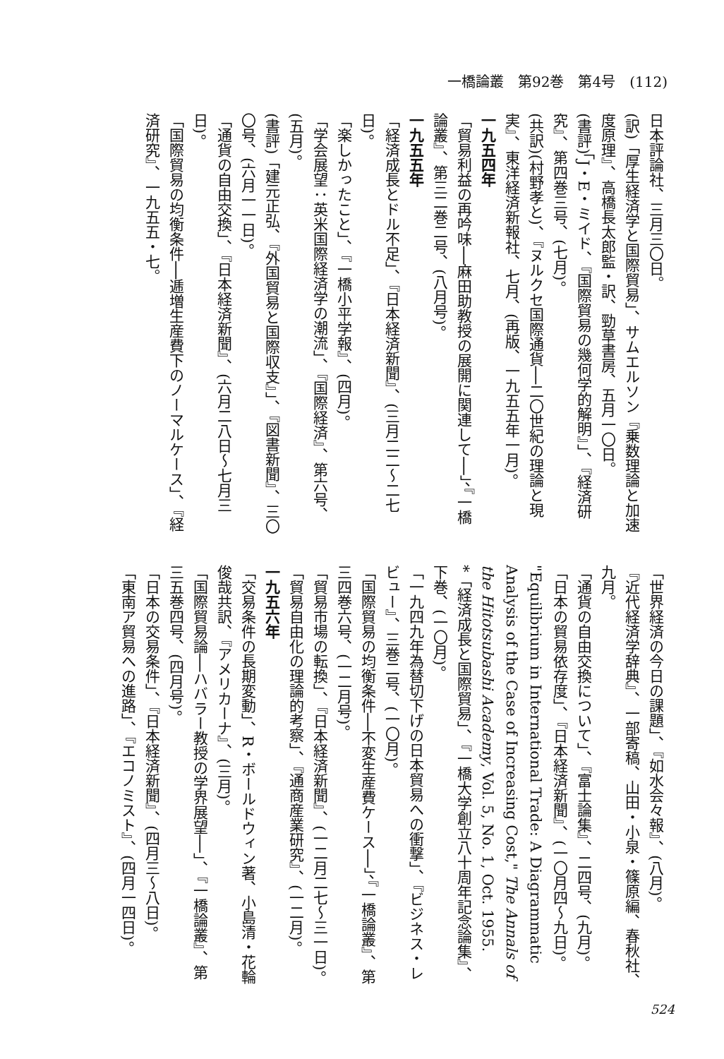一橋論叢　第92巻　第4号　(112)
日本評論社、三月三〇日。
(訳)「厚生経済学と国際貿易」、サムエルソン『乗数理論と加速度原理』、高橋長太郎監・訳、勁草書房、五月一〇日。
(書評)「J・E・ミイド、『国際貿易の幾何学的解明』」、『経済研究』、第四巻三号、(七月)。
(共訳)(村野孝と)、『ヌルクセ国際通貨──二〇世紀の理論と現実』、東洋経済新報社、七月、(再版、一九五五年一月)。
一九五四年
「貿易利益の再吟味──麻田助教授の展開に関連して──」、『一橋論叢』、第三二巻二号、(八月号)。
一九五五年
「経済成長とドル不足」、『日本経済新聞』、(三月二二〜二七日)。
「楽しかったこと」、『一橋小平学報』、(四月)。
「学会展望：英米国際経済学の潮流」、『国際経済』、第六号、(五月)。
(書評)「建元正弘、『外国貿易と国際収支』」、『図書新聞』、三〇〇号、(六月一一日)。
「通貨の自由交換」、『日本経済新聞』、(六月二八日〜七月三日)。
「国際貿易の均衡条件──逓増生産費下のノーマルケース」、『経済研究』、一九五五・七。
「世界経済の今日の課題」、『如水会々報』、(八月)。
『近代経済学辞典』、一部寄稿、山田・小泉・篠原編、春秋社、九月。
「通貨の自由交換について」、『富士論集』、二四号、(九月)。
「日本の貿易依存度」、『日本経済新聞』、(一〇月四〜九日)。
"Equilibrium in International Trade: A Diagrammatic Analysis of the Case of Increasing Cost," The Annals of the Hitotsubashi Academy, Vol. 5, No. 1, Oct. 1955.
*「経済成長と国際貿易」、『一橋大学創立八十周年記念論集』、下巻、(一〇月)。
「一九四九年為替切下げの日本貿易への衝撃」、『ビジネス・レビュー』、三巻二号、(一〇月)。
「国際貿易の均衡条件──不変生産費ケース──」、『一橋論叢』、第三四巻六号、(一二月号)。
「貿易市場の転換」、『日本経済新聞』、(一二月二七〜三一日)。
「貿易自由化の理論的考察」、『通商産業研究』、(一二月)。
一九五六年
「交易条件の長期変動」、R・ボールドウィン著、小島清・花輪俊哉共訳、『アメリカーナ』、(三月)。
「国際貿易論──ハバラー教授の学界展望──」、『一橋論叢』、第三五巻四号、(四月号)。
「日本の交易条件」、『日本経済新聞』、(四月三〜八日)。
「東南ア貿易への進路」、『エコノミスト』、(四月一四日)。
524